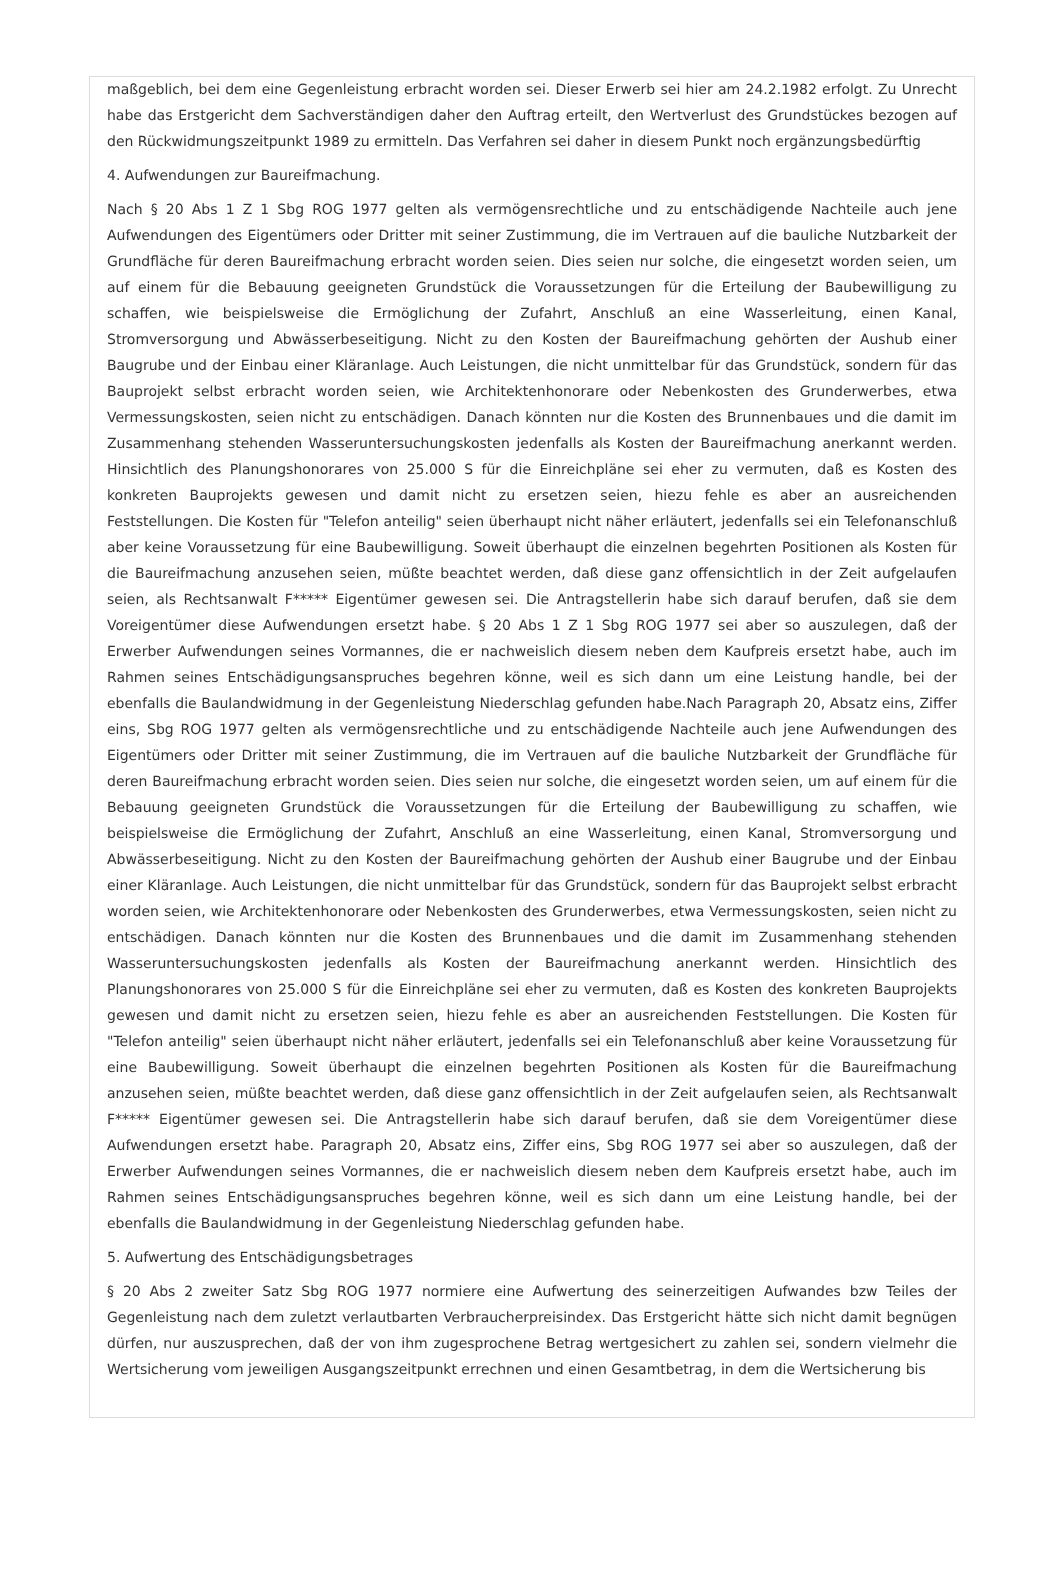maßgeblich, bei dem eine Gegenleistung erbracht worden sei. Dieser Erwerb sei hier am 24.2.1982 erfolgt. Zu Unrecht habe das Erstgericht dem Sachverständigen daher den Auftrag erteilt, den Wertverlust des Grundstückes bezogen auf den Rückwidmungszeitpunkt 1989 zu ermitteln. Das Verfahren sei daher in diesem Punkt noch ergänzungsbedürftig
4. Aufwendungen zur Baureifmachung.
Nach § 20 Abs 1 Z 1 Sbg ROG 1977 gelten als vermögensrechtliche und zu entschädigende Nachteile auch jene Aufwendungen des Eigentümers oder Dritter mit seiner Zustimmung, die im Vertrauen auf die bauliche Nutzbarkeit der Grundfläche für deren Baureifmachung erbracht worden seien. Dies seien nur solche, die eingesetzt worden seien, um auf einem für die Bebauung geeigneten Grundstück die Voraussetzungen für die Erteilung der Baubewilligung zu schaffen, wie beispielsweise die Ermöglichung der Zufahrt, Anschluß an eine Wasserleitung, einen Kanal, Stromversorgung und Abwässerbeseitigung. Nicht zu den Kosten der Baureifmachung gehörten der Aushub einer Baugrube und der Einbau einer Kläranlage. Auch Leistungen, die nicht unmittelbar für das Grundstück, sondern für das Bauprojekt selbst erbracht worden seien, wie Architektenhonorare oder Nebenkosten des Grunderwerbes, etwa Vermessungskosten, seien nicht zu entschädigen. Danach könnten nur die Kosten des Brunnenbaues und die damit im Zusammenhang stehenden Wasseruntersuchungskosten jedenfalls als Kosten der Baureifmachung anerkannt werden. Hinsichtlich des Planungshonorares von 25.000 S für die Einreichpläne sei eher zu vermuten, daß es Kosten des konkreten Bauprojekts gewesen und damit nicht zu ersetzen seien, hiezu fehle es aber an ausreichenden Feststellungen. Die Kosten für "Telefon anteilig" seien überhaupt nicht näher erläutert, jedenfalls sei ein Telefonanschluß aber keine Voraussetzung für eine Baubewilligung. Soweit überhaupt die einzelnen begehrten Positionen als Kosten für die Baureifmachung anzusehen seien, müßte beachtet werden, daß diese ganz offensichtlich in der Zeit aufgelaufen seien, als Rechtsanwalt F***** Eigentümer gewesen sei. Die Antragstellerin habe sich darauf berufen, daß sie dem Voreigentümer diese Aufwendungen ersetzt habe. § 20 Abs 1 Z 1 Sbg ROG 1977 sei aber so auszulegen, daß der Erwerber Aufwendungen seines Vormannes, die er nachweislich diesem neben dem Kaufpreis ersetzt habe, auch im Rahmen seines Entschädigungsanspruches begehren könne, weil es sich dann um eine Leistung handle, bei der ebenfalls die Baulandwidmung in der Gegenleistung Niederschlag gefunden habe.Nach Paragraph 20, Absatz eins, Ziffer eins, Sbg ROG 1977 gelten als vermögensrechtliche und zu entschädigende Nachteile auch jene Aufwendungen des Eigentümers oder Dritter mit seiner Zustimmung, die im Vertrauen auf die bauliche Nutzbarkeit der Grundfläche für deren Baureifmachung erbracht worden seien. Dies seien nur solche, die eingesetzt worden seien, um auf einem für die Bebauung geeigneten Grundstück die Voraussetzungen für die Erteilung der Baubewilligung zu schaffen, wie beispielsweise die Ermöglichung der Zufahrt, Anschluß an eine Wasserleitung, einen Kanal, Stromversorgung und Abwässerbeseitigung. Nicht zu den Kosten der Baureifmachung gehörten der Aushub einer Baugrube und der Einbau einer Kläranlage. Auch Leistungen, die nicht unmittelbar für das Grundstück, sondern für das Bauprojekt selbst erbracht worden seien, wie Architektenhonorare oder Nebenkosten des Grunderwerbes, etwa Vermessungskosten, seien nicht zu entschädigen. Danach könnten nur die Kosten des Brunnenbaues und die damit im Zusammenhang stehenden Wasseruntersuchungskosten jedenfalls als Kosten der Baureifmachung anerkannt werden. Hinsichtlich des Planungshonorares von 25.000 S für die Einreichpläne sei eher zu vermuten, daß es Kosten des konkreten Bauprojekts gewesen und damit nicht zu ersetzen seien, hiezu fehle es aber an ausreichenden Feststellungen. Die Kosten für "Telefon anteilig" seien überhaupt nicht näher erläutert, jedenfalls sei ein Telefonanschluß aber keine Voraussetzung für eine Baubewilligung. Soweit überhaupt die einzelnen begehrten Positionen als Kosten für die Baureifmachung anzusehen seien, müßte beachtet werden, daß diese ganz offensichtlich in der Zeit aufgelaufen seien, als Rechtsanwalt F***** Eigentümer gewesen sei. Die Antragstellerin habe sich darauf berufen, daß sie dem Voreigentümer diese Aufwendungen ersetzt habe. Paragraph 20, Absatz eins, Ziffer eins, Sbg ROG 1977 sei aber so auszulegen, daß der Erwerber Aufwendungen seines Vormannes, die er nachweislich diesem neben dem Kaufpreis ersetzt habe, auch im Rahmen seines Entschädigungsanspruches begehren könne, weil es sich dann um eine Leistung handle, bei der ebenfalls die Baulandwidmung in der Gegenleistung Niederschlag gefunden habe.
5. Aufwertung des Entschädigungsbetrages
§ 20 Abs 2 zweiter Satz Sbg ROG 1977 normiere eine Aufwertung des seinerzeitigen Aufwandes bzw Teiles der Gegenleistung nach dem zuletzt verlautbarten Verbraucherpreisindex. Das Erstgericht hätte sich nicht damit begnügen dürfen, nur auszusprechen, daß der von ihm zugesprochene Betrag wertgesichert zu zahlen sei, sondern vielmehr die Wertsicherung vom jeweiligen Ausgangszeitpunkt errechnen und einen Gesamtbetrag, in dem die Wertsicherung bis